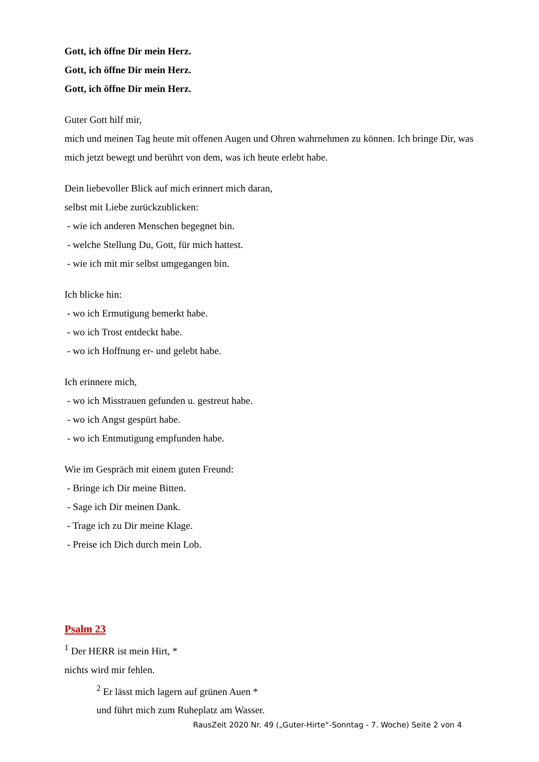Gott, ich öffne Dir mein Herz.
Gott, ich öffne Dir mein Herz.
Gott, ich öffne Dir mein Herz.
Guter Gott hilf mir,
mich und meinen Tag heute mit offenen Augen und Ohren wahrnehmen zu können. Ich bringe Dir, was mich jetzt bewegt und berührt von dem, was ich heute erlebt habe.
Dein liebevoller Blick auf mich erinnert mich daran,
selbst mit Liebe zurückzublicken:
- wie ich anderen Menschen begegnet bin.
- welche Stellung Du, Gott, für mich hattest.
- wie ich mit mir selbst umgegangen bin.
Ich blicke hin:
- wo ich Ermutigung bemerkt habe.
- wo ich Trost entdeckt habe.
- wo ich Hoffnung er- und gelebt habe.
Ich erinnere mich,
- wo ich Misstrauen gefunden u. gestreut habe.
- wo ich Angst gespürt habe.
- wo ich Entmutigung empfunden habe.
Wie im Gespräch mit einem guten Freund:
- Bringe ich Dir meine Bitten.
- Sage ich Dir meinen Dank.
- Trage ich zu Dir meine Klage.
- Preise ich Dich durch mein Lob.
Psalm 23
<sup>1</sup> Der HERR ist mein Hirt, *
nichts wird mir fehlen.
<sup>2</sup> Er lässt mich lagern auf grünen Auen *
und führt mich zum Ruheplatz am Wasser.
RausZeit 2020 Nr. 49 („Guter-Hirte“-Sonntag - 7. Woche) Seite 2 von 4